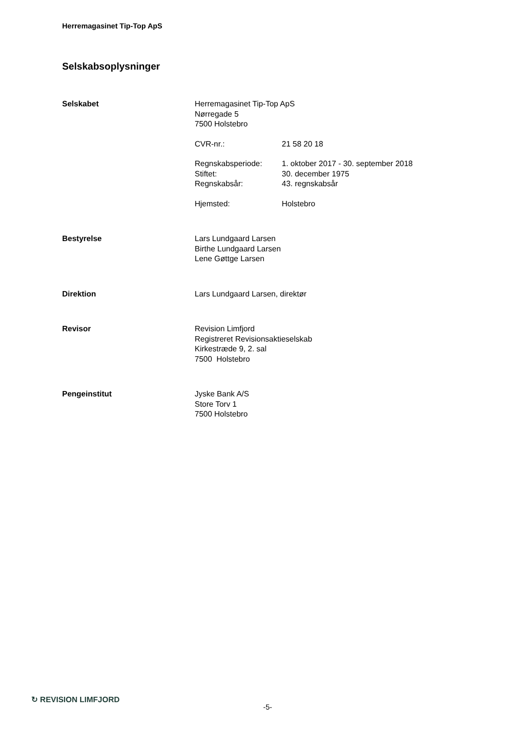Herremagasinet Tip-Top ApS
Selskabsoplysninger
Selskabet Herremagasinet Tip-Top ApS
Nørregade 5
7500 Holstebro
CVR-nr.: 21 58 20 18
Regnskabsperiode: 1. oktober 2017 - 30. september 2018
Stiftet: 30. december 1975
Regnskabsår: 43. regnskabsår
Hjemsted: Holstebro
Bestyrelse Lars Lundgaard Larsen
Birthe Lundgaard Larsen
Lene Gøttge Larsen
Direktion Lars Lundgaard Larsen, direktør
Revisor Revision Limfjord
Registreret Revisionsaktieselskab
Kirkestræde 9, 2. sal
7500 Holstebro
Pengeinstitut Jyske Bank A/S
Store Torv 1
7500 Holstebro
↻ REVISION LIMFJORD
-5-